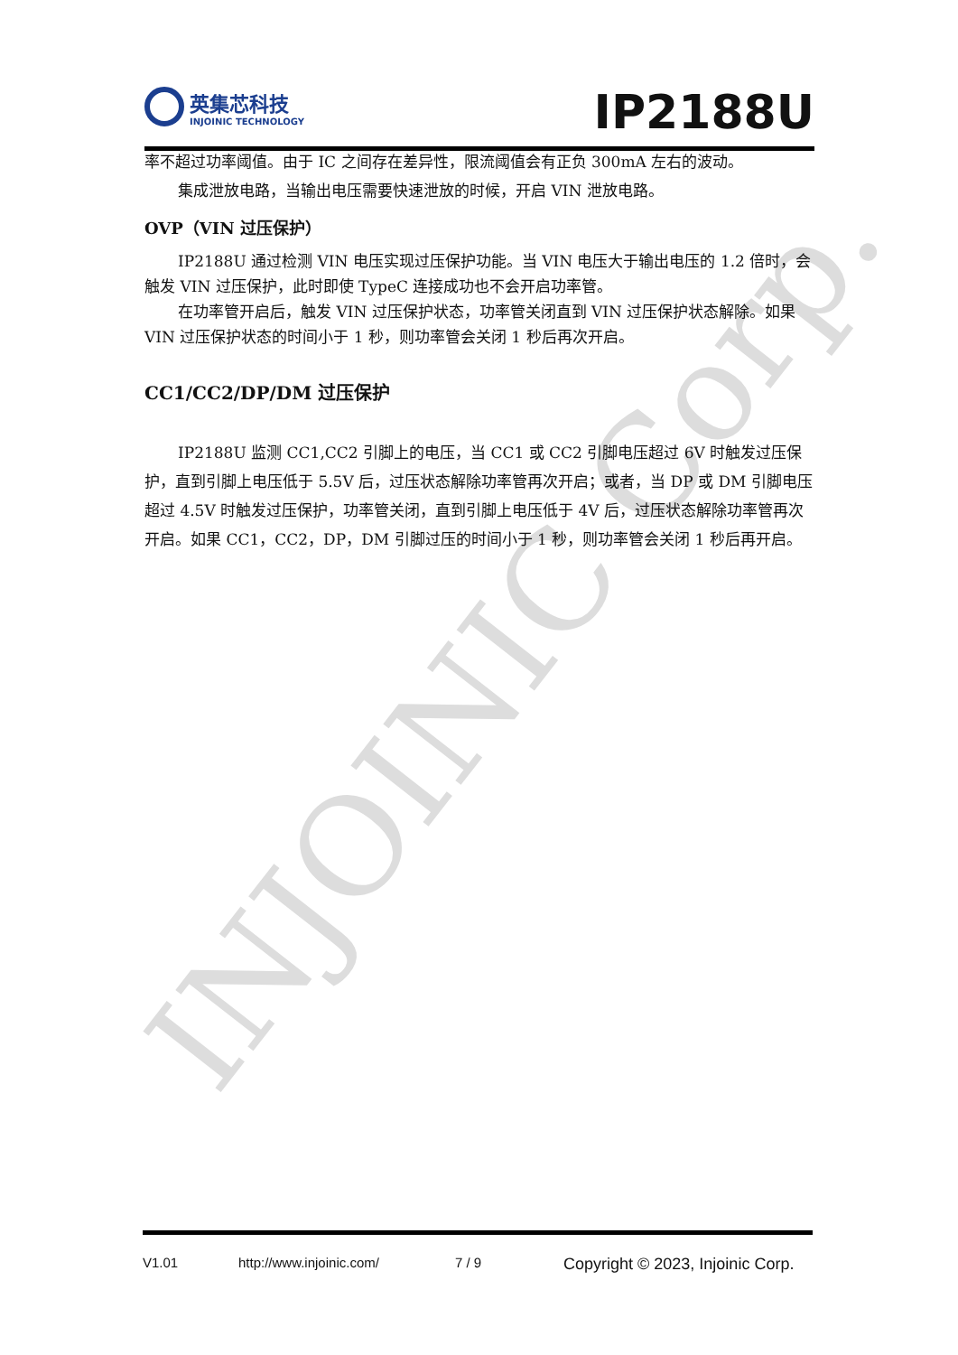INJOINIC Corp.
英集芯科技
INJOINIC TECHNOLOGY
IP2188U
率不超过功率阈值。由于 IC 之间存在差异性，限流阈值会有正负 300mA 左右的波动。
集成泄放电路，当输出电压需要快速泄放的时候，开启 VIN 泄放电路。
OVP（VIN 过压保护）
IP2188U 通过检测 VIN 电压实现过压保护功能。当 VIN 电压大于输出电压的 1.2 倍时，会触发 VIN 过压保护，此时即使 TypeC 连接成功也不会开启功率管。
在功率管开启后，触发 VIN 过压保护状态，功率管关闭直到 VIN 过压保护状态解除。如果 VIN 过压保护状态的时间小于 1 秒，则功率管会关闭 1 秒后再次开启。
CC1/CC2/DP/DM 过压保护
IP2188U 监测 CC1,CC2 引脚上的电压，当 CC1 或 CC2 引脚电压超过 6V 时触发过压保护，直到引脚上电压低于 5.5V 后，过压状态解除功率管再次开启；或者，当 DP 或 DM 引脚电压超过 4.5V 时触发过压保护，功率管关闭，直到引脚上电压低于 4V 后，过压状态解除功率管再次开启。如果 CC1，CC2，DP，DM 引脚过压的时间小于 1 秒，则功率管会关闭 1 秒后再开启。
V1.01 http://www.injoinic.com/ 7 / 9 Copyright © 2023, Injoinic Corp.